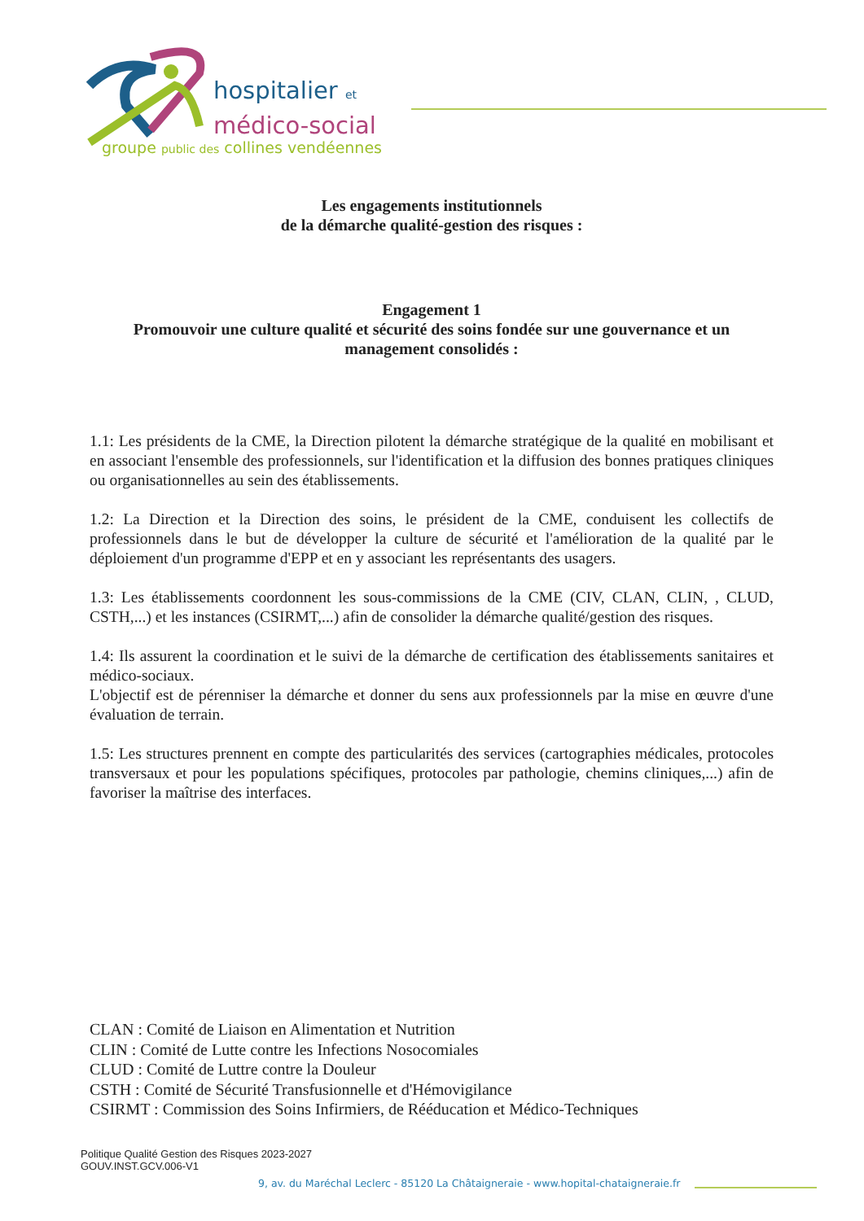hospitalier et
médico-social
groupe public des collines vendéennes
Les engagements institutionnels
de la démarche qualité-gestion des risques :
Engagement 1
Promouvoir une culture qualité et sécurité des soins fondée sur une gouvernance et un management consolidés :
1.1: Les présidents de la CME, la Direction pilotent la démarche stratégique de la qualité en mobilisant et en associant l'ensemble des professionnels, sur l'identification et la diffusion des bonnes pratiques cliniques ou organisationnelles au sein des établissements.
1.2: La Direction et la Direction des soins, le président de la CME, conduisent les collectifs de professionnels dans le but de développer la culture de sécurité et l'amélioration de la qualité par le déploiement d'un programme d'EPP et en y associant les représentants des usagers.
1.3: Les établissements coordonnent les sous-commissions de la CME (CIV, CLAN, CLIN, , CLUD, CSTH,...) et les instances (CSIRMT,...) afin de consolider la démarche qualité/gestion des risques.
1.4: Ils assurent la coordination et le suivi de la démarche de certification des établissements sanitaires et médico-sociaux.
L'objectif est de pérenniser la démarche et donner du sens aux professionnels par la mise en œuvre d'une évaluation de terrain.
1.5: Les structures prennent en compte des particularités des services (cartographies médicales, protocoles transversaux et pour les populations spécifiques, protocoles par pathologie, chemins cliniques,...) afin de favoriser la maîtrise des interfaces.
CLAN : Comité de Liaison en Alimentation et Nutrition
CLIN : Comité de Lutte contre les Infections Nosocomiales
CLUD : Comité de Luttre contre la Douleur
CSTH : Comité de Sécurité Transfusionnelle et d'Hémovigilance
CSIRMT : Commission des Soins Infirmiers, de Rééducation et Médico-Techniques
Politique Qualité Gestion des Risques 2023-2027
GOUV.INST.GCV.006-V1
9, av. du Maréchal Leclerc - 85120 La Châtaigneraie - www.hopital-chataigneraie.fr